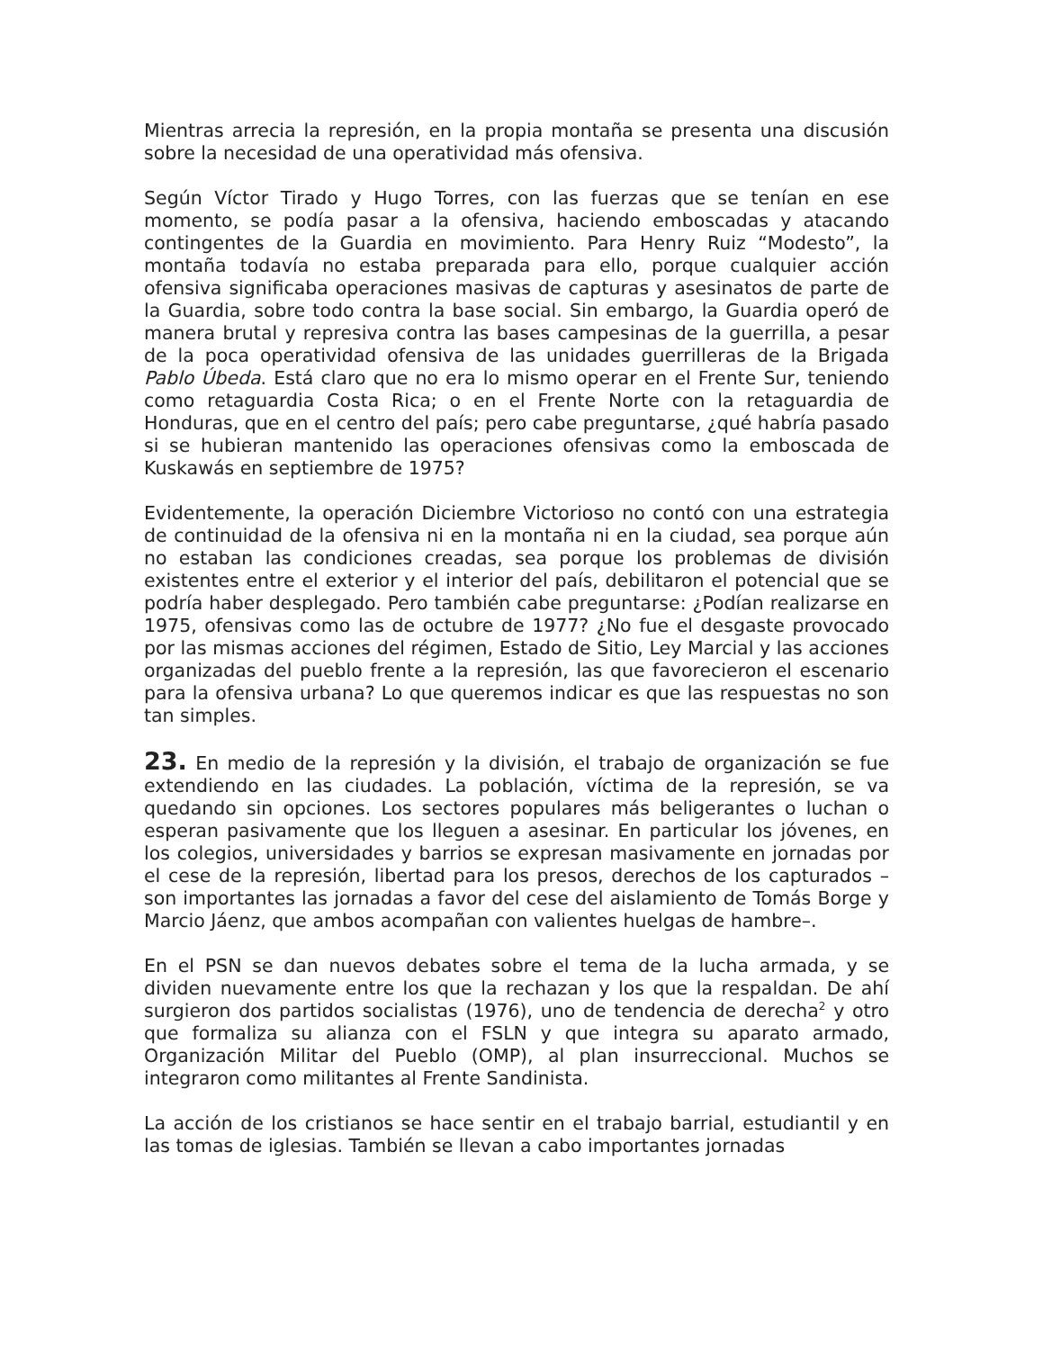Mientras arrecia la represión, en la propia montaña se presenta una discusión sobre la necesidad de una operatividad más ofensiva.
Según Víctor Tirado y Hugo Torres, con las fuerzas que se tenían en ese momento, se podía pasar a la ofensiva, haciendo emboscadas y atacando contingentes de la Guardia en movimiento. Para Henry Ruiz “Modesto”, la montaña todavía no estaba preparada para ello, porque cualquier acción ofensiva significaba operaciones masivas de capturas y asesinatos de parte de la Guardia, sobre todo contra la base social. Sin embargo, la Guardia operó de manera brutal y represiva contra las bases campesinas de la guerrilla, a pesar de la poca operatividad ofensiva de las unidades guerrilleras de la Brigada Pablo Úbeda. Está claro que no era lo mismo operar en el Frente Sur, teniendo como retaguardia Costa Rica; o en el Frente Norte con la retaguardia de Honduras, que en el centro del país; pero cabe preguntarse, ¿qué habría pasado si se hubieran mantenido las operaciones ofensivas como la emboscada de Kuskawás en septiembre de 1975?
Evidentemente, la operación Diciembre Victorioso no contó con una estrategia de continuidad de la ofensiva ni en la montaña ni en la ciudad, sea porque aún no estaban las condiciones creadas, sea porque los problemas de división existentes entre el exterior y el interior del país, debilitaron el potencial que se podría haber desplegado. Pero también cabe preguntarse: ¿Podían realizarse en 1975, ofensivas como las de octubre de 1977? ¿No fue el desgaste provocado por las mismas acciones del régimen, Estado de Sitio, Ley Marcial y las acciones organizadas del pueblo frente a la represión, las que favorecieron el escenario para la ofensiva urbana? Lo que queremos indicar es que las respuestas no son tan simples.
23. En medio de la represión y la división, el trabajo de organización se fue extendiendo en las ciudades. La población, víctima de la represión, se va quedando sin opciones. Los sectores populares más beligerantes o luchan o esperan pasivamente que los lleguen a asesinar. En particular los jóvenes, en los colegios, universidades y barrios se expresan masivamente en jornadas por el cese de la represión, libertad para los presos, derechos de los capturados –son importantes las jornadas a favor del cese del aislamiento de Tomás Borge y Marcio Jáenz, que ambos acompañan con valientes huelgas de hambre–.
En el PSN se dan nuevos debates sobre el tema de la lucha armada, y se dividen nuevamente entre los que la rechazan y los que la respaldan. De ahí surgieron dos partidos socialistas (1976), uno de tendencia de derecha<sup>2</sup> y otro que formaliza su alianza con el FSLN y que integra su aparato armado, Organización Militar del Pueblo (OMP), al plan insurreccional. Muchos se integraron como militantes al Frente Sandinista.
La acción de los cristianos se hace sentir en el trabajo barrial, estudiantil y en las tomas de iglesias. También se llevan a cabo importantes jornadas